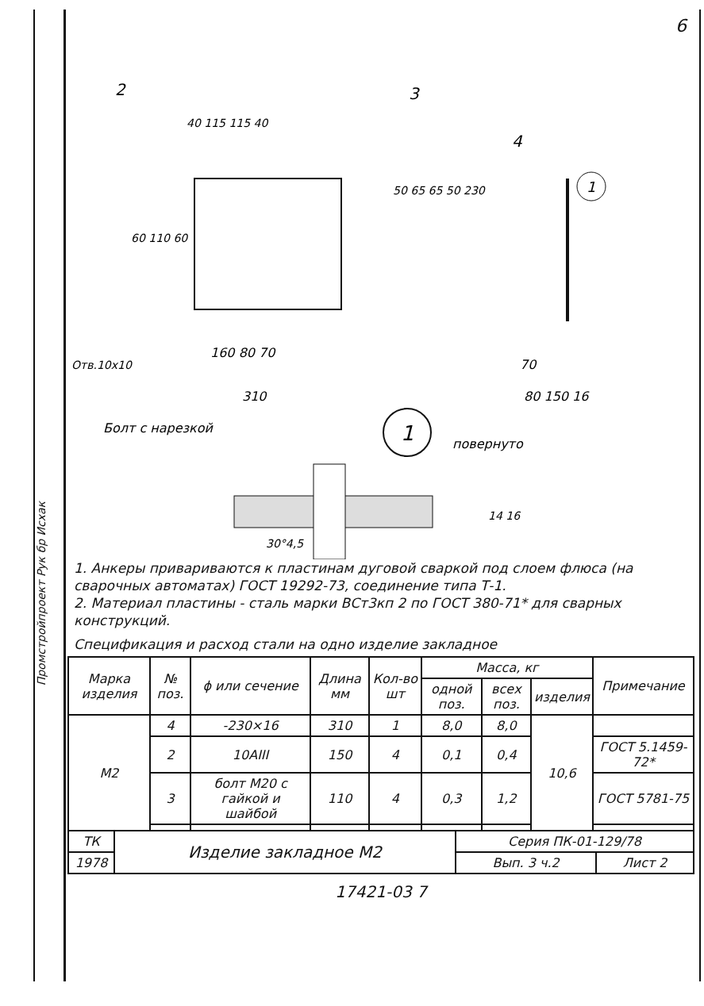Промстройпроект Рук бр Исхак
6
2
3
40 115 115 40
Отв.10x10
160 80 70
310
50 65 65 50 230
60 110 60
4
1
70
80 150 16
Болт с нарезкой
1
повернуто
30°4,5
14 16
1. Анкеры привариваются к пластинам дуговой сваркой под слоем флюса (на сварочных автоматах) ГОСТ 19292-73, соединение типа Т-1.
2. Материал пластины - сталь марки ВСт3кп 2 по ГОСТ 380-71* для сварных конструкций.
Спецификация и расход стали на одно изделие закладное
| Марка изделия | № поз. | ϕ или сечение | Длина мм | Кол-во шт | Масса, кг | | | Примечание |
| --- | --- | --- | --- | --- | --- | --- | --- | --- |
| | | | | | одной поз. | всех поз. | изделия | |
| М2 | 4 | -230×16 | 310 | 1 | 8,0 | 8,0 | 10,6 | |
| | 2 | 10АIII | 150 | 4 | 0,1 | 0,4 | | ГОСТ 5.1459-72* |
| | 3 | болт М20 с гайкой и шайбой | 110 | 4 | 0,3 | 1,2 | | ГОСТ 5781-75 |
| ТК | Изделие закладное М2 | Серия ПК-01-129/78 | |
| 1978 | | Вып. 3 ч.2 | Лист 2 |
17421-03 7